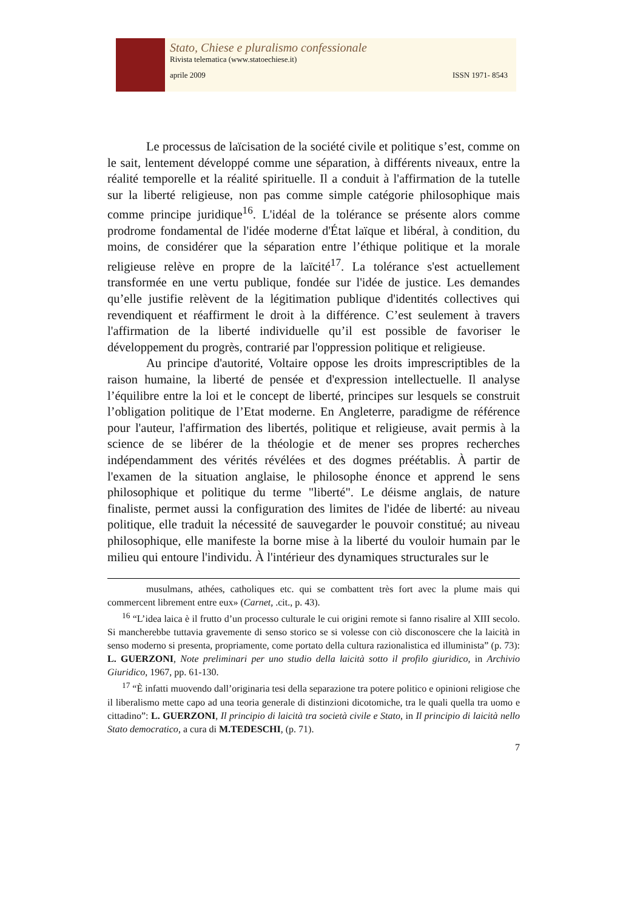Stato, Chiese e pluralismo confessionale
Rivista telematica (www.statoechiese.it)
aprile 2009 ISSN 1971- 8543
Le processus de laïcisation de la société civile et politique s’est, comme on le sait, lentement développé comme une séparation, à différents niveaux, entre la réalité temporelle et la réalité spirituelle. Il a conduit à l'affirmation de la tutelle sur la liberté religieuse, non pas comme simple catégorie philosophique mais comme principe juridique<sup>16</sup>. L'idéal de la tolérance se présente alors comme prodrome fondamental de l'idée moderne d'État laïque et libéral, à condition, du moins, de considérer que la séparation entre l’éthique politique et la morale religieuse relève en propre de la laïcité<sup>17</sup>. La tolérance s'est actuellement transformée en une vertu publique, fondée sur l'idée de justice. Les demandes qu’elle justifie relèvent de la légitimation publique d'identités collectives qui revendiquent et réaffirment le droit à la différence. C’est seulement à travers l'affirmation de la liberté individuelle qu’il est possible de favoriser le développement du progrès, contrarié par l'oppression politique et religieuse.
Au principe d'autorité, Voltaire oppose les droits imprescriptibles de la raison humaine, la liberté de pensée et d'expression intellectuelle. Il analyse l’équilibre entre la loi et le concept de liberté, principes sur lesquels se construit l’obligation politique de l’Etat moderne. En Angleterre, paradigme de référence pour l'auteur, l'affirmation des libertés, politique et religieuse, avait permis à la science de se libérer de la théologie et de mener ses propres recherches indépendamment des vérités révélées et des dogmes préétablis. À partir de l'examen de la situation anglaise, le philosophe énonce et apprend le sens philosophique et politique du terme "liberté". Le déisme anglais, de nature finaliste, permet aussi la configuration des limites de l'idée de liberté: au niveau politique, elle traduit la nécessité de sauvegarder le pouvoir constitué; au niveau philosophique, elle manifeste la borne mise à la liberté du vouloir humain par le milieu qui entoure l'individu. À l'intérieur des dynamiques structurales sur le
musulmans, athées, catholiques etc. qui se combattent très fort avec la plume mais qui commercent librement entre eux» (Carnet, .cit., p. 43).
<sup>16</sup> “L’idea laica è il frutto d’un processo culturale le cui origini remote si fanno risalire al XIII secolo. Si mancherebbe tuttavia gravemente di senso storico se si volesse con ciò disconoscere che la laicità in senso moderno si presenta, propriamente, come portato della cultura razionalistica ed illuminista” (p. 73): L. GUERZONI, Note preliminari per uno studio della laicità sotto il profilo giuridico, in Archivio Giuridico, 1967, pp. 61-130.
<sup>17</sup> “È infatti muovendo dall’originaria tesi della separazione tra potere politico e opinioni religiose che il liberalismo mette capo ad una teoria generale di distinzioni dicotomiche, tra le quali quella tra uomo e cittadino”: L. GUERZONI, Il principio di laicità tra società civile e Stato, in Il principio di laicità nello Stato democratico, a cura di M.TEDESCHI, (p. 71).
7